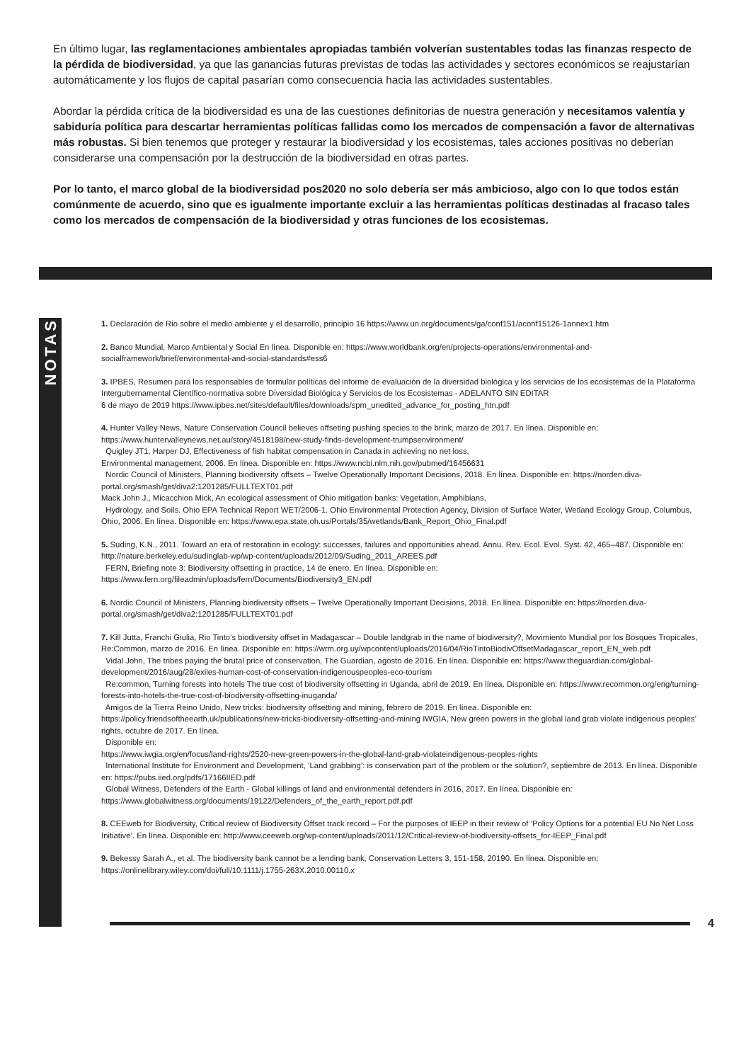En último lugar, las reglamentaciones ambientales apropiadas también volverían sustentables todas las finanzas respecto de la pérdida de biodiversidad, ya que las ganancias futuras previstas de todas las actividades y sectores económicos se reajustarían automáticamente y los flujos de capital pasarían como consecuencia hacia las actividades sustentables.
Abordar la pérdida crítica de la biodiversidad es una de las cuestiones definitorias de nuestra generación y necesitamos valentía y sabiduría política para descartar herramientas políticas fallidas como los mercados de compensación a favor de alternativas más robustas. Si bien tenemos que proteger y restaurar la biodiversidad y los ecosistemas, tales acciones positivas no deberían considerarse una compensación por la destrucción de la biodiversidad en otras partes.
Por lo tanto, el marco global de la biodiversidad pos2020 no solo debería ser más ambicioso, algo con lo que todos están comúnmente de acuerdo, sino que es igualmente importante excluir a las herramientas políticas destinadas al fracaso tales como los mercados de compensación de la biodiversidad y otras funciones de los ecosistemas.
NOTAS
1. Declaración de Rio sobre el medio ambiente y el desarrollo, principio 16 https://www.un.org/documents/ga/conf151/aconf15126-1annex1.htm
2. Banco Mundial, Marco Ambiental y Social En línea. Disponible en: https://www.worldbank.org/en/projects-operations/environmental-and-socialframework/brief/environmental-and-social-standards#ess6
3. IPBES, Resumen para los responsables de formular políticas del informe de evaluación de la diversidad biológica y los servicios de los ecosistemas de la Plataforma Intergubernamental Científico-normativa sobre Diversidad Biológica y Servicios de los Ecosistemas - ADELANTO SIN EDITAR
6 de mayo de 2019 https://www.ipbes.net/sites/default/files/downloads/spm_unedited_advance_for_posting_htn.pdf
4. Hunter Valley News, Nature Conservation Council believes offseting pushing species to the brink, marzo de 2017. En línea. Disponible en: https://www.huntervalleynews.net.au/story/4518198/new-study-finds-development-trumpsenvironment/
Quigley JT1, Harper DJ, Effectiveness of fish habitat compensation in Canada in achieving no net loss,
Environmental management, 2006. En línea. Disponible en: https://www.ncbi.nlm.nih.gov/pubmed/16456631
Nordic Council of Ministers, Planning biodiversity offsets – Twelve Operationally Important Decisions, 2018. En línea. Disponible en: https://norden.diva-portal.org/smash/get/diva2:1201285/FULLTEXT01.pdf
Mack John J., Micacchion Mick, An ecological assessment of Ohio mitigation banks: Vegetation, Amphibians,
Hydrology, and Soils. Ohio EPA Technical Report WET/2006-1. Ohio Environmental Protection Agency, Division of Surface Water, Wetland Ecology Group, Columbus, Ohio, 2006. En línea. Disponible en: https://www.epa.state.oh.us/Portals/35/wetlands/Bank_Report_Ohio_Final.pdf
5. Suding, K.N., 2011. Toward an era of restoration in ecology: successes, failures and opportunities ahead. Annu. Rev. Ecol. Evol. Syst. 42, 465–487. Disponible en: http://nature.berkeley.edu/sudinglab-wp/wp-content/uploads/2012/09/Suding_2011_AREES.pdf
FERN, Briefing note 3: Biodiversity offsetting in practice, 14 de enero. En línea. Disponible en: https://www.fern.org/fileadmin/uploads/fern/Documents/Biodiversity3_EN.pdf
6. Nordic Council of Ministers, Planning biodiversity offsets – Twelve Operationally Important Decisions, 2018. En línea. Disponible en: https://norden.diva-portal.org/smash/get/diva2:1201285/FULLTEXT01.pdf
7. Kill Jutta, Franchi Giulia, Rio Tinto’s biodiversity offset in Madagascar – Double landgrab in the name of biodiversity?, Movimiento Mundial por los Bosques Tropicales, Re:Common, marzo de 2016. En línea. Disponible en: https://wrm.org.uy/wpcontent/uploads/2016/04/RioTintoBiodivOffsetMadagascar_report_EN_web.pdf
Vidal John, The tribes paying the brutal price of conservation, The Guardian, agosto de 2016. En línea. Disponible en: https://www.theguardian.com/global-development/2016/aug/28/exiles-human-cost-of-conservation-indigenouspeoples-eco-tourism
Re:common, Turning forests into hotels The true cost of biodiversity offsetting in Uganda, abril de 2019. En línea. Disponible en: https://www.recommon.org/eng/turning-forests-into-hotels-the-true-cost-of-biodiversity-offsetting-inuganda/
Amigos de la Tierra Reino Unido, New tricks: biodiversity offsetting and mining, febrero de 2019. En línea. Disponible en: https://policy.friendsoftheearth.uk/publications/new-tricks-biodiversity-offsetting-and-mining IWGIA, New green powers in the global land grab violate indigenous peoples’ rights, octubre de 2017. En línea.
Disponible en:
https://www.iwgia.org/en/focus/land-rights/2520-new-green-powers-in-the-global-land-grab-violateindigenous-peoples-rights
International Institute for Environment and Development, ‘Land grabbing’: is conservation part of the problem or the solution?, septiembre de 2013. En línea. Disponible en: https://pubs.iied.org/pdfs/17166IIED.pdf
Global Witness, Defenders of the Earth - Global killings of land and environmental defenders in 2016, 2017. En línea. Disponible en: https://www.globalwitness.org/documents/19122/Defenders_of_the_earth_report.pdf.pdf
8. CEEweb for Biodiversity, Critical review of Biodiversity Offset track record – For the purposes of IEEP in their review of ‘Policy Options for a potential EU No Net Loss Initiative’. En línea. Disponible en: http://www.ceeweb.org/wp-content/uploads/2011/12/Critical-review-of-biodiversity-offsets_for-IEEP_Final.pdf
9. Bekessy Sarah A., et al. The biodiversity bank cannot be a lending bank, Conservation Letters 3, 151-158, 20190. En línea. Disponible en: https://onlinelibrary.wiley.com/doi/full/10.1111/j.1755-263X.2010.00110.x
4